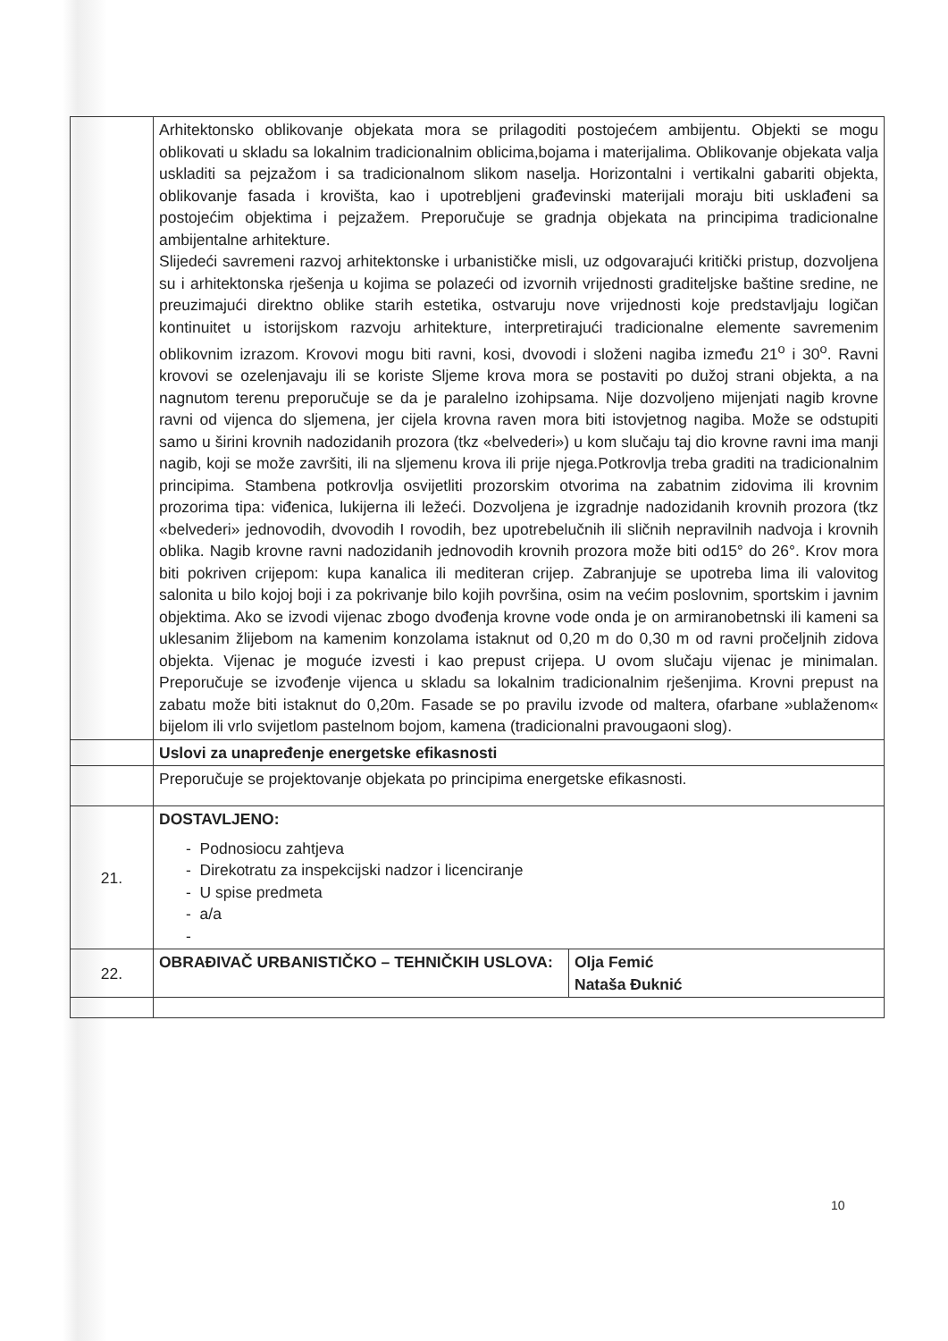| | Arhitektonsko oblikovanje objekata mora se prilagoditi postojećem ambijentu. Objekti se mogu oblikovati u skladu sa lokalnim tradicionalnim oblicima,bojama i materijalima. Oblikovanje objekata valja uskladiti sa pejzažom i sa tradicionalnom slikom naselja. Horizontalni i vertikalni gabariti objekta, oblikovanje fasada i krovišta, kao i upotrebljeni građevinski materijali moraju biti usklađeni sa postojećim objektima i pejzažem. Preporučuje se gradnja objekata na principima tradicionalne ambijentalne arhitekture. Slijedeći savremeni razvoj arhitektonske i urbanističke misli, uz odgovarajući kritički pristup, dozvoljena su i arhitektonska rješenja u kojima se polazeći od izvornih vrijednosti graditeljske baštine sredine, ne preuzimajući direktno oblike starih estetika, ostvaruju nove vrijednosti koje predstavljaju logičan kontinuitet u istorijskom razvoju arhitekture, interpretirajući tradicionalne elemente savremenim oblikovnim izrazom. Krovovi mogu biti ravni, kosi, dvovodi i složeni nagiba između 21<sup>o</sup> i 30<sup>o</sup>. Ravni krovovi se ozelenjavaju ili se koriste Sljeme krova mora se postaviti po dužoj strani objekta, a na nagnutom terenu preporučuje se da je paralelno izohipsama. Nije dozvoljeno mijenjati nagib krovne ravni od vijenca do sljemena, jer cijela krovna raven mora biti istovjetnog nagiba. Može se odstupiti samo u širini krovnih nadozidanih prozora (tkz «belvederi») u kom slučaju taj dio krovne ravni ima manji nagib, koji se može završiti, ili na sljemenu krova ili prije njega.Potkrovlja treba graditi na tradicionalnim principima. Stambena potkrovlja osvijetliti prozorskim otvorima na zabatnim zidovima ili krovnim prozorima tipa: viđenica, lukijerna ili ležeći. Dozvoljena je izgradnje nadozidanih krovnih prozora (tkz «belvederi» jednovodih, dvovodih I rovodih, bez upotrebelučnih ili sličnih nepravilnih nadvoja i krovnih oblika. Nagib krovne ravni nadozidanih jednovodih krovnih prozora može biti od15° do 26°. Krov mora biti pokriven crijepom: kupa kanalica ili mediteran crijep. Zabranjuje se upotreba lima ili valovitog salonita u bilo kojoj boji i za pokrivanje bilo kojih površina, osim na većim poslovnim, sportskim i javnim objektima. Ako se izvodi vijenac zbogo dvođenja krovne vode onda je on armiranobetnski ili kameni sa uklesanim žlijebom na kamenim konzolama istaknut od 0,20 m do 0,30 m od ravni pročeljnih zidova objekta. Vijenac je moguće izvesti i kao prepust crijepa. U ovom slučaju vijenac je minimalan. Preporučuje se izvođenje vijenca u skladu sa lokalnim tradicionalnim rješenjima. Krovni prepust na zabatu može biti istaknut do 0,20m. Fasade se po pravilu izvode od maltera, ofarbane »ublaženom« bijelom ili vrlo svijetlom pastelnom bojom, kamena (tradicionalni pravougaoni slog). | |
| | Uslovi za unapređenje energetske efikasnosti | |
| | Preporučuje se projektovanje objekata po principima energetske efikasnosti. | |
| 21. | DOSTAVLJENO: - Podnosiocu zahtjeva - Direkotratu za inspekcijski nadzor i licenciranje - U spise predmeta - a/a - | |
| 22. | OBRAĐIVAČ URBANISTIČKO – TEHNIČKIH USLOVA: | Olja Femić Nataša Đuknić |
10